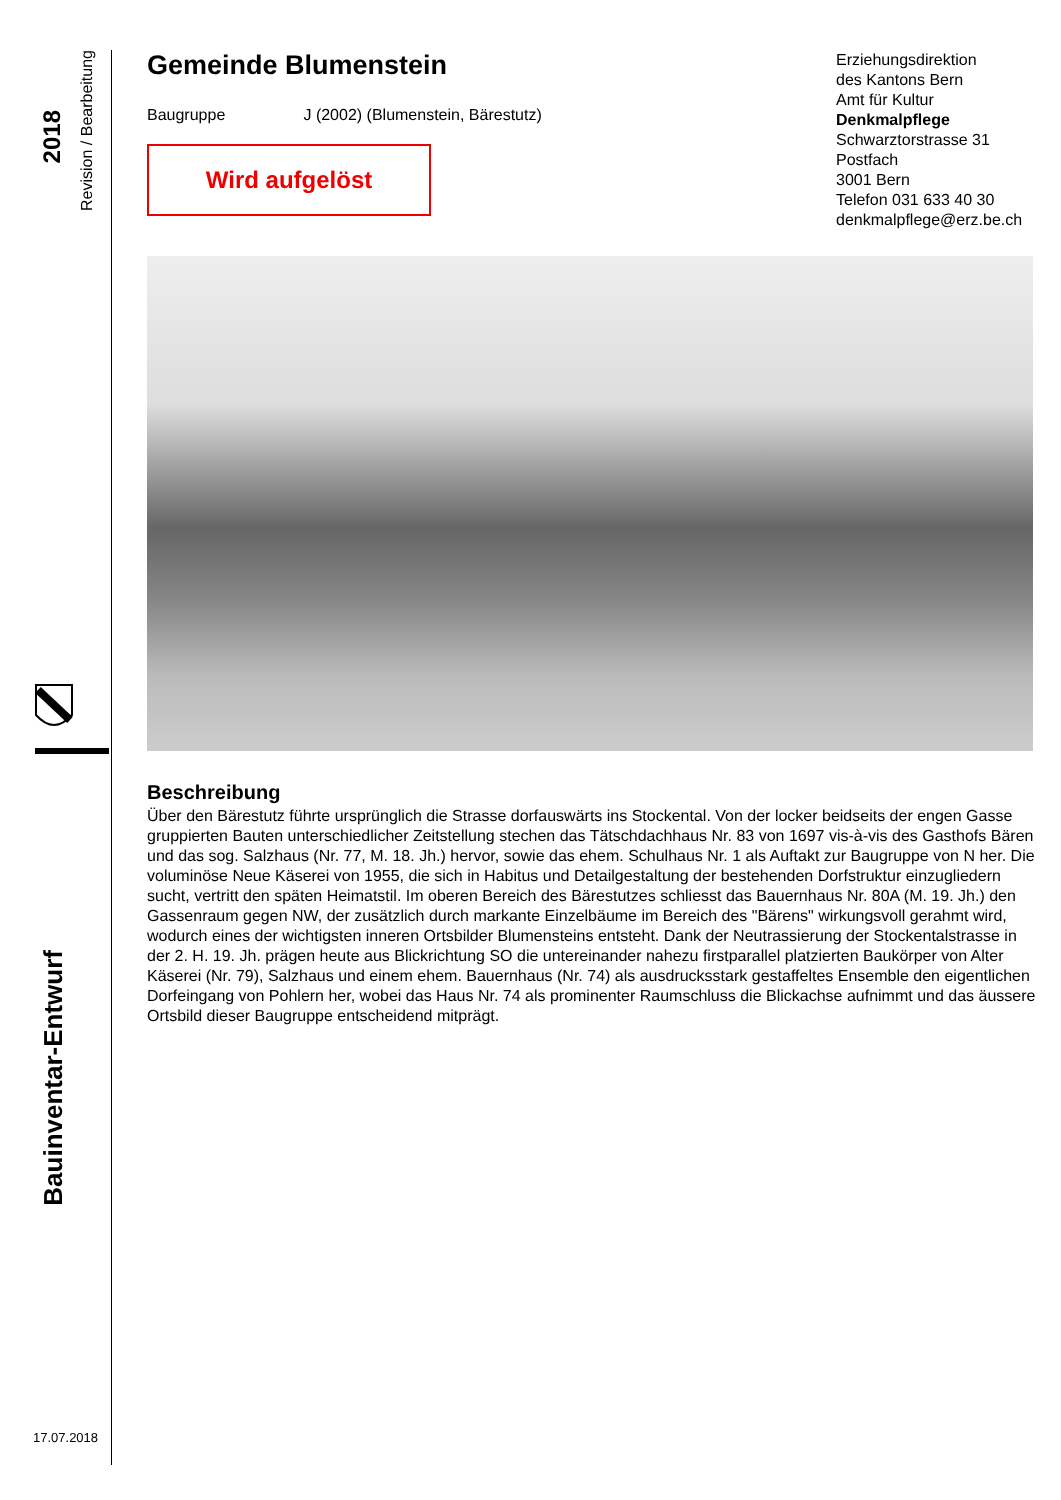2018
Revision / Bearbeitung
Bauinventar-Entwurf
17.07.2018
Gemeinde Blumenstein
Baugruppe J (2002) (Blumenstein, Bärestutz)
Wird aufgelöst
Beschreibung
Über den Bärestutz führte ursprünglich die Strasse dorfauswärts ins Stockental. Von der locker beidseits der engen Gasse gruppierten Bauten unterschiedlicher Zeitstellung stechen das Tätschdachhaus Nr. 83 von 1697 vis-à-vis des Gasthofs Bären und das sog. Salzhaus (Nr. 77, M. 18. Jh.) hervor, sowie das ehem. Schulhaus Nr. 1 als Auftakt zur Baugruppe von N her. Die voluminöse Neue Käserei von 1955, die sich in Habitus und Detailgestaltung der bestehenden Dorfstruktur einzugliedern sucht, vertritt den späten Heimatstil. Im oberen Bereich des Bärestutzes schliesst das Bauernhaus Nr. 80A (M. 19. Jh.) den Gassenraum gegen NW, der zusätzlich durch markante Einzelbäume im Bereich des "Bärens" wirkungsvoll gerahmt wird, wodurch eines der wichtigsten inneren Ortsbilder Blumensteins entsteht. Dank der Neutrassierung der Stockentalstrasse in der 2. H. 19. Jh. prägen heute aus Blickrichtung SO die untereinander nahezu firstparallel platzierten Baukörper von Alter Käserei (Nr. 79), Salzhaus und einem ehem. Bauernhaus (Nr. 74) als ausdrucksstark gestaffeltes Ensemble den eigentlichen Dorfeingang von Pohlern her, wobei das Haus Nr. 74 als prominenter Raumschluss die Blickachse aufnimmt und das äussere Ortsbild dieser Baugruppe entscheidend mitprägt.
Erziehungsdirektion
des Kantons Bern
Amt für Kultur
Denkmalpflege
Schwarztorstrasse 31
Postfach
3001 Bern
Telefon 031 633 40 30
denkmalpflege@erz.be.ch